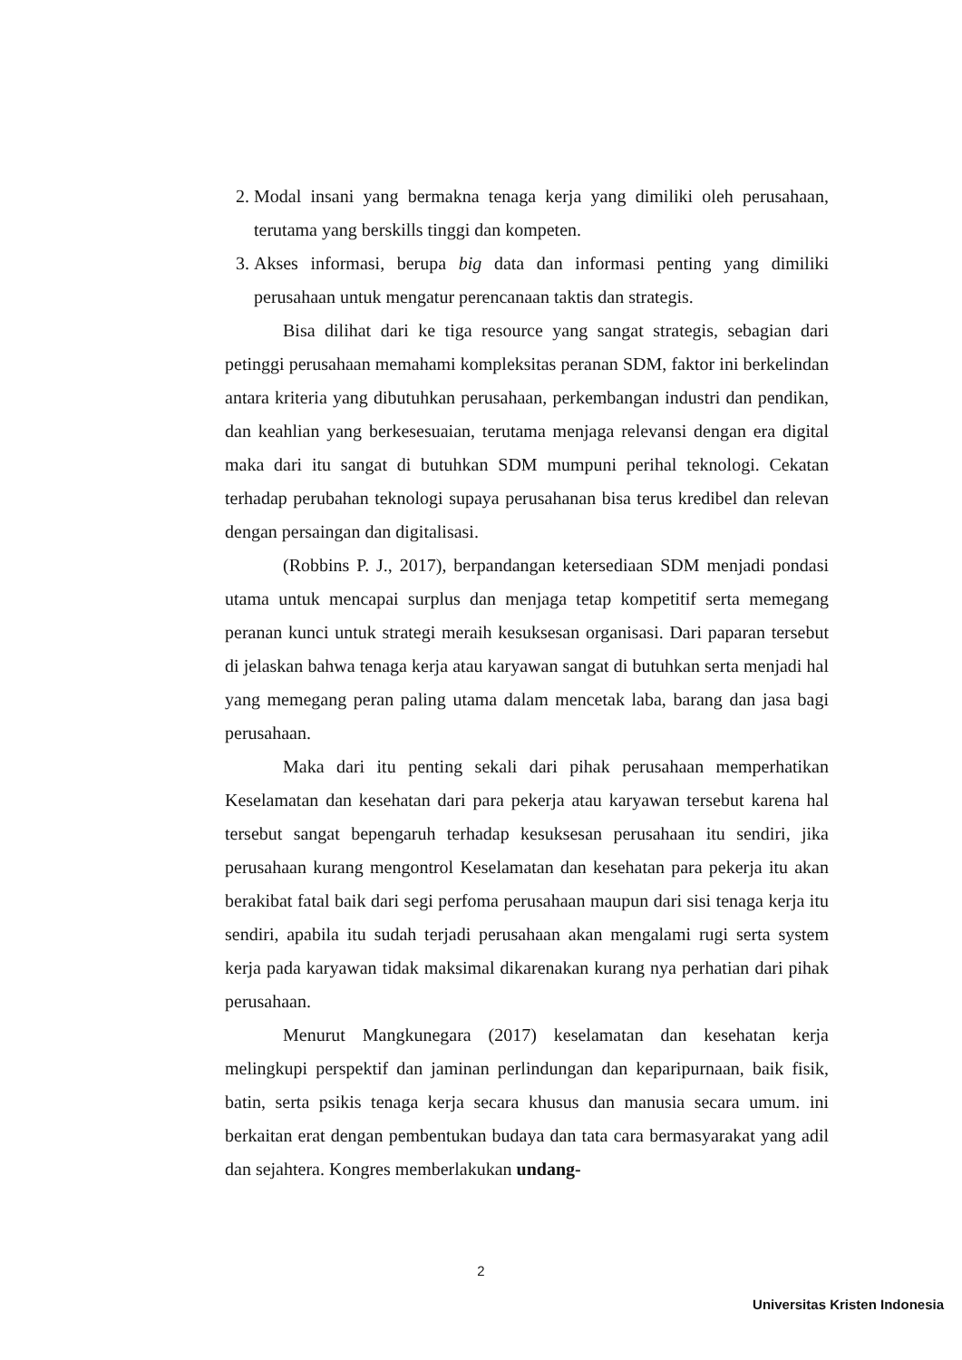2. Modal insani yang bermakna tenaga kerja yang dimiliki oleh perusahaan, terutama yang berskills tinggi dan kompeten.
3. Akses informasi, berupa big data dan informasi penting yang dimiliki perusahaan untuk mengatur perencanaan taktis dan strategis.
Bisa dilihat dari ke tiga resource yang sangat strategis, sebagian dari petinggi perusahaan memahami kompleksitas peranan SDM, faktor ini berkelindan antara kriteria yang dibutuhkan perusahaan, perkembangan industri dan pendikan, dan keahlian yang berkesesuaian, terutama menjaga relevansi dengan era digital maka dari itu sangat di butuhkan SDM mumpuni perihal teknologi. Cekatan terhadap perubahan teknologi supaya perusahanan bisa terus kredibel dan relevan dengan persaingan dan digitalisasi.
(Robbins P. J., 2017), berpandangan ketersediaan SDM menjadi pondasi utama untuk mencapai surplus dan menjaga tetap kompetitif serta memegang peranan kunci untuk strategi meraih kesuksesan organisasi. Dari paparan tersebut di jelaskan bahwa tenaga kerja atau karyawan sangat di butuhkan serta menjadi hal yang memegang peran paling utama dalam mencetak laba, barang dan jasa bagi perusahaan.
Maka dari itu penting sekali dari pihak perusahaan memperhatikan Keselamatan dan kesehatan dari para pekerja atau karyawan tersebut karena hal tersebut sangat bepengaruh terhadap kesuksesan perusahaan itu sendiri, jika perusahaan kurang mengontrol Keselamatan dan kesehatan para pekerja itu akan berakibat fatal baik dari segi perfoma perusahaan maupun dari sisi tenaga kerja itu sendiri, apabila itu sudah terjadi perusahaan akan mengalami rugi serta system kerja pada karyawan tidak maksimal dikarenakan kurang nya perhatian dari pihak perusahaan.
Menurut Mangkunegara (2017) keselamatan dan kesehatan kerja melingkupi perspektif dan jaminan perlindungan dan keparipurnaan, baik fisik, batin, serta psikis tenaga kerja secara khusus dan manusia secara umum. ini berkaitan erat dengan pembentukan budaya dan tata cara bermasyarakat yang adil dan sejahtera. Kongres memberlakukan undang-
2
Universitas Kristen Indonesia